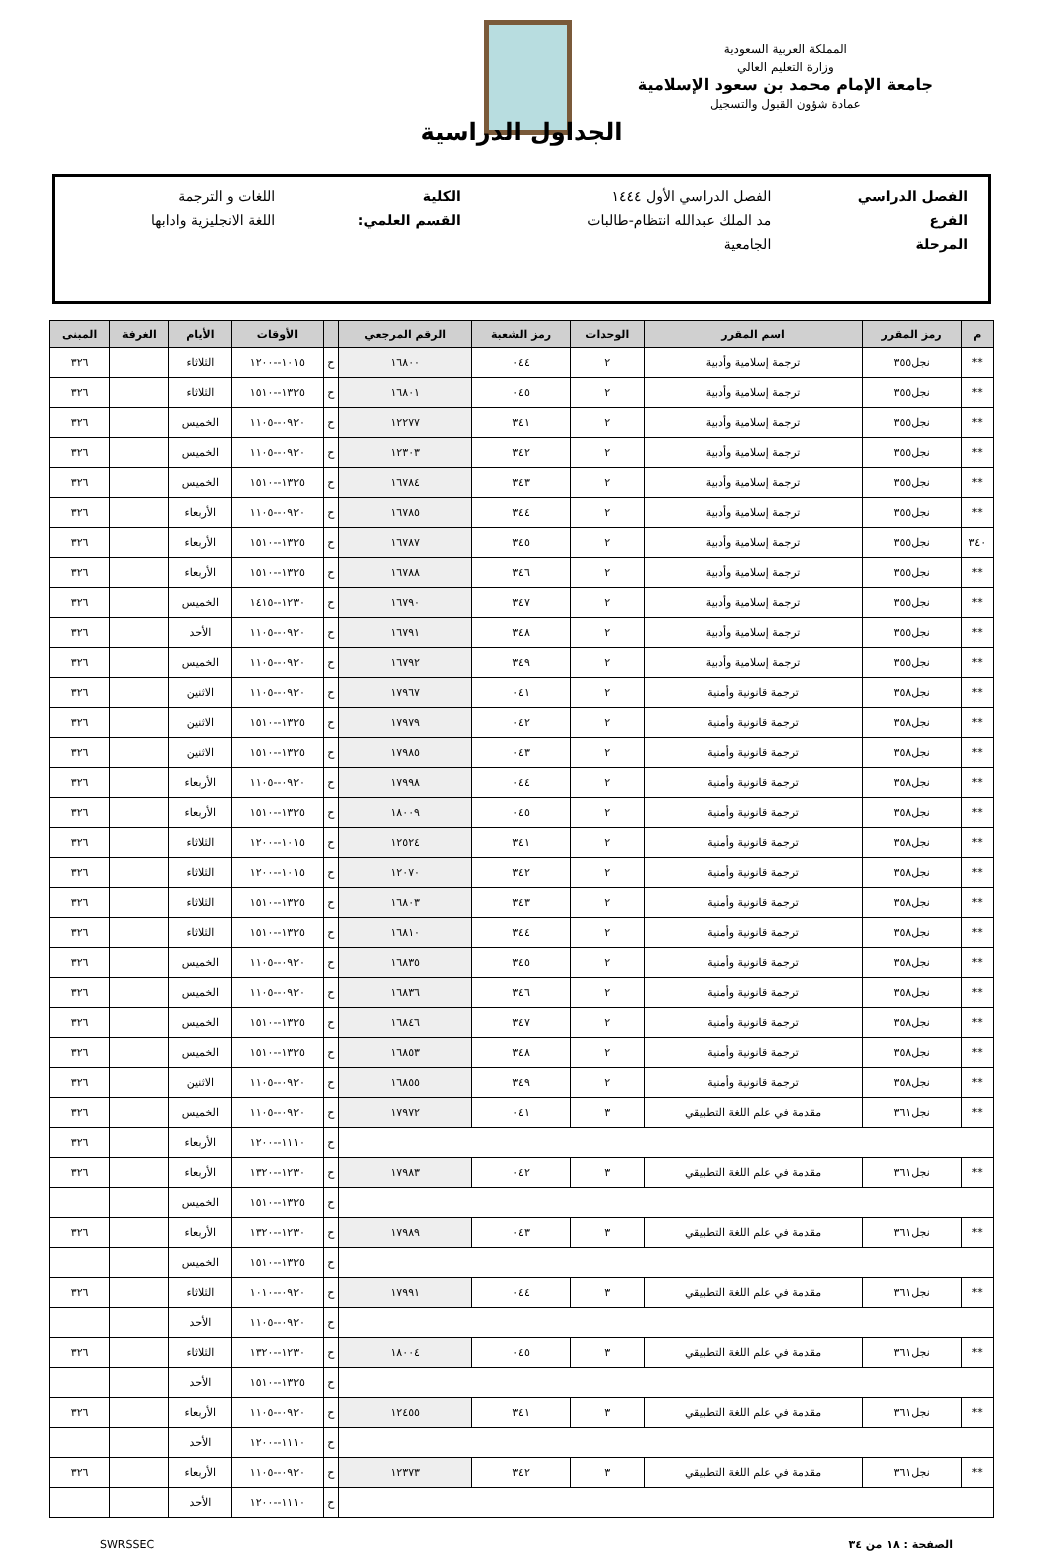المملكة العربية السعودية
وزارة التعليم العالي
جامعة الإمام محمد بن سعود الإسلامية
عمادة شؤون القبول والتسجيل
الجداول الدراسية
| الفصل الدراسي | الفصل الدراسي الأول ١٤٤٤ | الكلية | اللغات و الترجمة |
| الفرع | مد الملك عبدالله انتظام-طالبات | القسم العلمي: | اللغة الانجليزية وادابها |
| المرحلة | الجامعية | | |
| م | رمز المقرر | اسم المقرر | الوحدات | رمز الشعبة | الرقم المرجعي | | الأوقات | الأيام | الغرفة | المبنى |
| --- | --- | --- | --- | --- | --- | --- | --- | --- | --- | --- |
| ** | نجل٣٥٥ | ترجمة إسلامية وأدبية | ٢ | ٠٤٤ | ١٦٨٠٠ | ح | ١٠١٥--١٢٠٠ | الثلاثاء | | ٣٢٦ |
| ** | نجل٣٥٥ | ترجمة إسلامية وأدبية | ٢ | ٠٤٥ | ١٦٨٠١ | ح | ١٣٢٥--١٥١٠ | الثلاثاء | | ٣٢٦ |
| ** | نجل٣٥٥ | ترجمة إسلامية وأدبية | ٢ | ٣٤١ | ١٢٢٧٧ | ح | ٠٩٢٠--١١٠٥ | الخميس | | ٣٢٦ |
| ** | نجل٣٥٥ | ترجمة إسلامية وأدبية | ٢ | ٣٤٢ | ١٢٣٠٣ | ح | ٠٩٢٠--١١٠٥ | الخميس | | ٣٢٦ |
| ** | نجل٣٥٥ | ترجمة إسلامية وأدبية | ٢ | ٣٤٣ | ١٦٧٨٤ | ح | ١٣٢٥--١٥١٠ | الخميس | | ٣٢٦ |
| ** | نجل٣٥٥ | ترجمة إسلامية وأدبية | ٢ | ٣٤٤ | ١٦٧٨٥ | ح | ٠٩٢٠--١١٠٥ | الأربعاء | | ٣٢٦ |
| ٣٤٠ | نجل٣٥٥ | ترجمة إسلامية وأدبية | ٢ | ٣٤٥ | ١٦٧٨٧ | ح | ١٣٢٥--١٥١٠ | الأربعاء | | ٣٢٦ |
| ** | نجل٣٥٥ | ترجمة إسلامية وأدبية | ٢ | ٣٤٦ | ١٦٧٨٨ | ح | ١٣٢٥--١٥١٠ | الأربعاء | | ٣٢٦ |
| ** | نجل٣٥٥ | ترجمة إسلامية وأدبية | ٢ | ٣٤٧ | ١٦٧٩٠ | ح | ١٢٣٠--١٤١٥ | الخميس | | ٣٢٦ |
| ** | نجل٣٥٥ | ترجمة إسلامية وأدبية | ٢ | ٣٤٨ | ١٦٧٩١ | ح | ٠٩٢٠--١١٠٥ | الأحد | | ٣٢٦ |
| ** | نجل٣٥٥ | ترجمة إسلامية وأدبية | ٢ | ٣٤٩ | ١٦٧٩٢ | ح | ٠٩٢٠--١١٠٥ | الخميس | | ٣٢٦ |
| ** | نجل٣٥٨ | ترجمة قانونية وأمنية | ٢ | ٠٤١ | ١٧٩٦٧ | ح | ٠٩٢٠--١١٠٥ | الاثنين | | ٣٢٦ |
| ** | نجل٣٥٨ | ترجمة قانونية وأمنية | ٢ | ٠٤٢ | ١٧٩٧٩ | ح | ١٣٢٥--١٥١٠ | الاثنين | | ٣٢٦ |
| ** | نجل٣٥٨ | ترجمة قانونية وأمنية | ٢ | ٠٤٣ | ١٧٩٨٥ | ح | ١٣٢٥--١٥١٠ | الاثنين | | ٣٢٦ |
| ** | نجل٣٥٨ | ترجمة قانونية وأمنية | ٢ | ٠٤٤ | ١٧٩٩٨ | ح | ٠٩٢٠--١١٠٥ | الأربعاء | | ٣٢٦ |
| ** | نجل٣٥٨ | ترجمة قانونية وأمنية | ٢ | ٠٤٥ | ١٨٠٠٩ | ح | ١٣٢٥--١٥١٠ | الأربعاء | | ٣٢٦ |
| ** | نجل٣٥٨ | ترجمة قانونية وأمنية | ٢ | ٣٤١ | ١٢٥٢٤ | ح | ١٠١٥--١٢٠٠ | الثلاثاء | | ٣٢٦ |
| ** | نجل٣٥٨ | ترجمة قانونية وأمنية | ٢ | ٣٤٢ | ١٢٠٧٠ | ح | ١٠١٥--١٢٠٠ | الثلاثاء | | ٣٢٦ |
| ** | نجل٣٥٨ | ترجمة قانونية وأمنية | ٢ | ٣٤٣ | ١٦٨٠٣ | ح | ١٣٢٥--١٥١٠ | الثلاثاء | | ٣٢٦ |
| ** | نجل٣٥٨ | ترجمة قانونية وأمنية | ٢ | ٣٤٤ | ١٦٨١٠ | ح | ١٣٢٥--١٥١٠ | الثلاثاء | | ٣٢٦ |
| ** | نجل٣٥٨ | ترجمة قانونية وأمنية | ٢ | ٣٤٥ | ١٦٨٣٥ | ح | ٠٩٢٠--١١٠٥ | الخميس | | ٣٢٦ |
| ** | نجل٣٥٨ | ترجمة قانونية وأمنية | ٢ | ٣٤٦ | ١٦٨٣٦ | ح | ٠٩٢٠--١١٠٥ | الخميس | | ٣٢٦ |
| ** | نجل٣٥٨ | ترجمة قانونية وأمنية | ٢ | ٣٤٧ | ١٦٨٤٦ | ح | ١٣٢٥--١٥١٠ | الخميس | | ٣٢٦ |
| ** | نجل٣٥٨ | ترجمة قانونية وأمنية | ٢ | ٣٤٨ | ١٦٨٥٣ | ح | ١٣٢٥--١٥١٠ | الخميس | | ٣٢٦ |
| ** | نجل٣٥٨ | ترجمة قانونية وأمنية | ٢ | ٣٤٩ | ١٦٨٥٥ | ح | ٠٩٢٠--١١٠٥ | الاثنين | | ٣٢٦ |
| ** | نجل٣٦١ | مقدمة في علم اللغة التطبيقي | ٣ | ٠٤١ | ١٧٩٧٢ | ح | ٠٩٢٠--١١٠٥ | الخميس | | ٣٢٦ |
| | | | | | | ح | ١١١٠--١٢٠٠ | الأربعاء | | ٣٢٦ |
| ** | نجل٣٦١ | مقدمة في علم اللغة التطبيقي | ٣ | ٠٤٢ | ١٧٩٨٣ | ح | ١٢٣٠--١٣٢٠ | الأربعاء | | ٣٢٦ |
| | | | | | | ح | ١٣٢٥--١٥١٠ | الخميس | | |
| ** | نجل٣٦١ | مقدمة في علم اللغة التطبيقي | ٣ | ٠٤٣ | ١٧٩٨٩ | ح | ١٢٣٠--١٣٢٠ | الأربعاء | | ٣٢٦ |
| | | | | | | ح | ١٣٢٥--١٥١٠ | الخميس | | |
| ** | نجل٣٦١ | مقدمة في علم اللغة التطبيقي | ٣ | ٠٤٤ | ١٧٩٩١ | ح | ٠٩٢٠--١٠١٠ | الثلاثاء | | ٣٢٦ |
| | | | | | | ح | ٠٩٢٠--١١٠٥ | الأحد | | |
| ** | نجل٣٦١ | مقدمة في علم اللغة التطبيقي | ٣ | ٠٤٥ | ١٨٠٠٤ | ح | ١٢٣٠--١٣٢٠ | الثلاثاء | | ٣٢٦ |
| | | | | | | ح | ١٣٢٥--١٥١٠ | الأحد | | |
| ** | نجل٣٦١ | مقدمة في علم اللغة التطبيقي | ٣ | ٣٤١ | ١٢٤٥٥ | ح | ٠٩٢٠--١١٠٥ | الأربعاء | | ٣٢٦ |
| | | | | | | ح | ١١١٠--١٢٠٠ | الأحد | | |
| ** | نجل٣٦١ | مقدمة في علم اللغة التطبيقي | ٣ | ٣٤٢ | ١٢٣٧٣ | ح | ٠٩٢٠--١١٠٥ | الأربعاء | | ٣٢٦ |
| | | | | | | ح | ١١١٠--١٢٠٠ | الأحد | | |
الصفحة : ١٨ من ٣٤ SWRSSEC